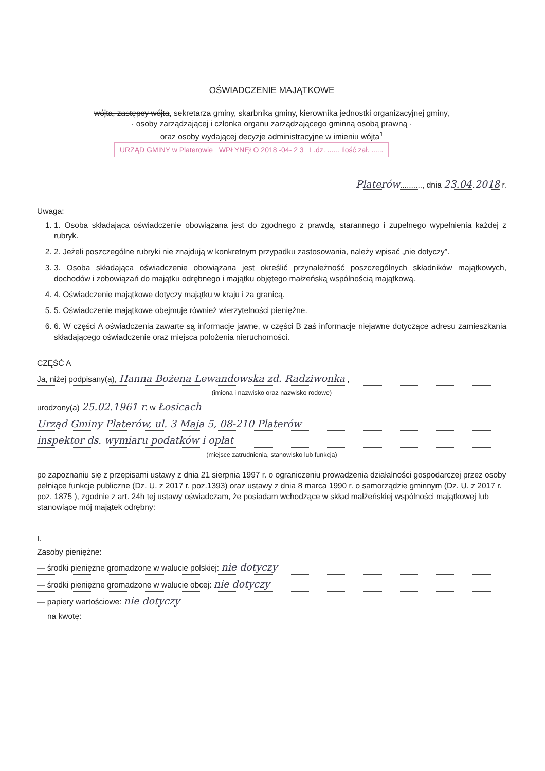OŚWIADCZENIE MAJĄTKOWE
wójta, zastępcy wójta, sekretarza gminy, skarbnika gminy, kierownika jednostki organizacyjnej gminy,
· osoby zarządzającej i członka organu zarządzającego gminną osobą prawną ·
oraz osoby wydającej decyzje administracyjne w imieniu wójta<sup>1</sup>
URZĄD GMINY w Platerowie WPŁYNĘŁO 2018 -04- 2 3 L.dz. ...... Ilość zał. ......
Platerów.........., dnia 23.04.2018 r.
Uwaga:
1. 1. Osoba składająca oświadczenie obowiązana jest do zgodnego z prawdą, starannego i zupełnego wypełnienia każdej z rubryk.
2. 2. Jeżeli poszczególne rubryki nie znajdują w konkretnym przypadku zastosowania, należy wpisać „nie dotyczy”.
3. 3. Osoba składająca oświadczenie obowiązana jest określić przynależność poszczególnych składników majątkowych, dochodów i zobowiązań do majątku odrębnego i majątku objętego małżeńską wspólnością majątkową.
4. 4. Oświadczenie majątkowe dotyczy majątku w kraju i za granicą.
5. 5. Oświadczenie majątkowe obejmuje również wierzytelności pieniężne.
6. 6. W części A oświadczenia zawarte są informacje jawne, w części B zaś informacje niejawne dotyczące adresu zamieszkania składającego oświadczenie oraz miejsca położenia nieruchomości.
CZĘŚĆ A
Ja, niżej podpisany(a), Hanna Bożena Lewandowska zd. Radziwonka ,
(imiona i nazwisko oraz nazwisko rodowe)
urodzony(a) 25.02.1961 r. w Łosicach
Urząd Gminy Platerów, ul. 3 Maja 5, 08-210 Platerów
inspektor ds. wymiaru podatków i opłat
(miejsce zatrudnienia, stanowisko lub funkcja)
po zapoznaniu się z przepisami ustawy z dnia 21 sierpnia 1997 r. o ograniczeniu prowadzenia działalności gospodarczej przez osoby pełniące funkcje publiczne (Dz. U. z 2017 r. poz.1393) oraz ustawy z dnia 8 marca 1990 r. o samorządzie gminnym (Dz. U. z 2017 r. poz. 1875 ), zgodnie z art. 24h tej ustawy oświadczam, że posiadam wchodzące w skład małżeńskiej wspólności majątkowej lub stanowiące mój majątek odrębny:
I.
Zasoby pieniężne:
— środki pieniężne gromadzone w walucie polskiej: nie dotyczy
— środki pieniężne gromadzone w walucie obcej: nie dotyczy
— papiery wartościowe: nie dotyczy
na kwotę: